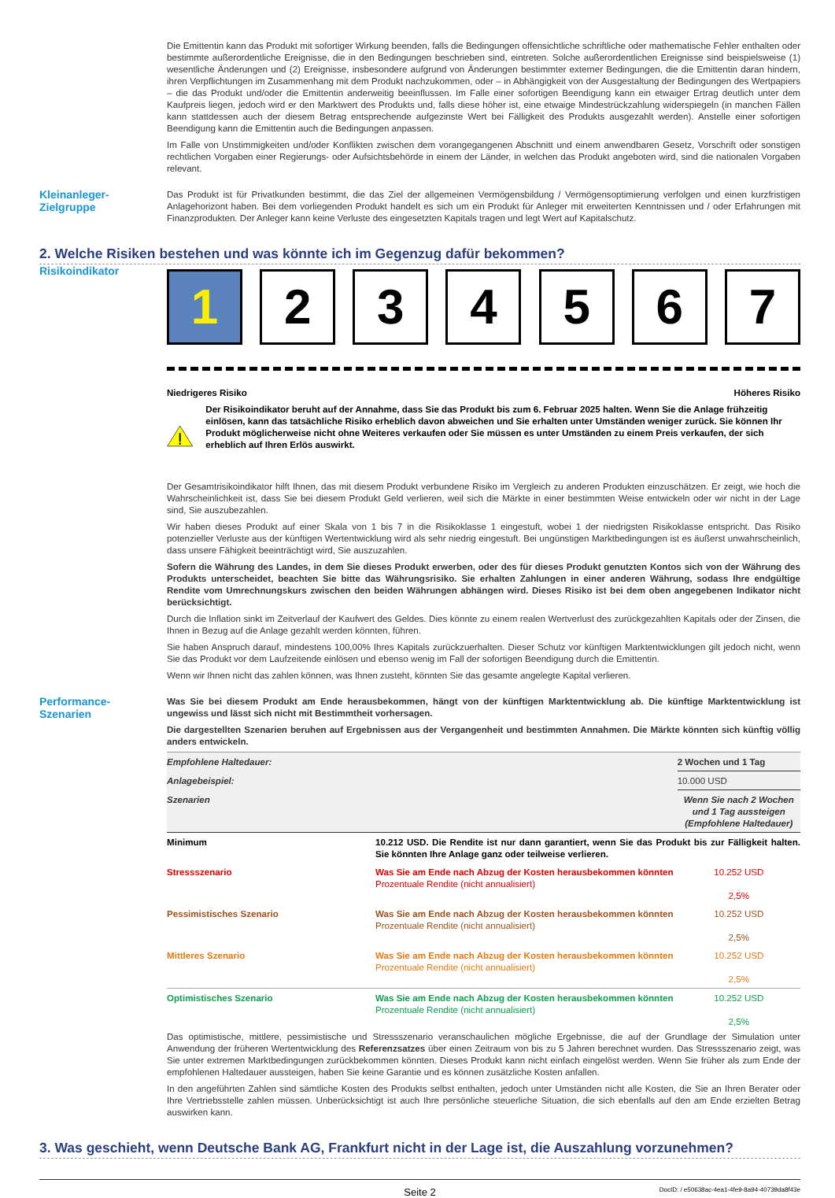Die Emittentin kann das Produkt mit sofortiger Wirkung beenden, falls die Bedingungen offensichtliche schriftliche oder mathematische Fehler enthalten oder bestimmte außerordentliche Ereignisse, die in den Bedingungen beschrieben sind, eintreten. Solche außerordentlichen Ereignisse sind beispielsweise (1) wesentliche Änderungen und (2) Ereignisse, insbesondere aufgrund von Änderungen bestimmter externer Bedingungen, die die Emittentin daran hindern, ihren Verpflichtungen im Zusammenhang mit dem Produkt nachzukommen, oder – in Abhängigkeit von der Ausgestaltung der Bedingungen des Wertpapiers – die das Produkt und/oder die Emittentin anderweitig beeinflussen. Im Falle einer sofortigen Beendigung kann ein etwaiger Ertrag deutlich unter dem Kaufpreis liegen, jedoch wird er den Marktwert des Produkts und, falls diese höher ist, eine etwaige Mindestrückzahlung widerspiegeln (in manchen Fällen kann stattdessen auch der diesem Betrag entsprechende aufgezinste Wert bei Fälligkeit des Produkts ausgezahlt werden). Anstelle einer sofortigen Beendigung kann die Emittentin auch die Bedingungen anpassen.
Im Falle von Unstimmigkeiten und/oder Konflikten zwischen dem vorangegangenen Abschnitt und einem anwendbaren Gesetz, Vorschrift oder sonstigen rechtlichen Vorgaben einer Regierungs- oder Aufsichtsbehörde in einem der Länder, in welchen das Produkt angeboten wird, sind die nationalen Vorgaben relevant.
Kleinanleger-
Zielgruppe
Das Produkt ist für Privatkunden bestimmt, die das Ziel der allgemeinen Vermögensbildung / Vermögensoptimierung verfolgen und einen kurzfristigen Anlagehorizont haben. Bei dem vorliegenden Produkt handelt es sich um ein Produkt für Anleger mit erweiterten Kenntnissen und / oder Erfahrungen mit Finanzprodukten. Der Anleger kann keine Verluste des eingesetzten Kapitals tragen und legt Wert auf Kapitalschutz.
2. Welche Risiken bestehen und was könnte ich im Gegenzug dafür bekommen?
Risikoindikator
1 2 3 4 5 6 7
Niedrigeres Risiko Höheres Risiko
Der Risikoindikator beruht auf der Annahme, dass Sie das Produkt bis zum 6. Februar 2025 halten. Wenn Sie die Anlage frühzeitig einlösen, kann das tatsächliche Risiko erheblich davon abweichen und Sie erhalten unter Umständen weniger zurück. Sie können Ihr Produkt möglicherweise nicht ohne Weiteres verkaufen oder Sie müssen es unter Umständen zu einem Preis verkaufen, der sich erheblich auf Ihren Erlös auswirkt.
Der Gesamtrisikoindikator hilft Ihnen, das mit diesem Produkt verbundene Risiko im Vergleich zu anderen Produkten einzuschätzen. Er zeigt, wie hoch die Wahrscheinlichkeit ist, dass Sie bei diesem Produkt Geld verlieren, weil sich die Märkte in einer bestimmten Weise entwickeln oder wir nicht in der Lage sind, Sie auszubezahlen.
Wir haben dieses Produkt auf einer Skala von 1 bis 7 in die Risikoklasse 1 eingestuft, wobei 1 der niedrigsten Risikoklasse entspricht. Das Risiko potenzieller Verluste aus der künftigen Wertentwicklung wird als sehr niedrig eingestuft. Bei ungünstigen Marktbedingungen ist es äußerst unwahrscheinlich, dass unsere Fähigkeit beeinträchtigt wird, Sie auszuzahlen.
Sofern die Währung des Landes, in dem Sie dieses Produkt erwerben, oder des für dieses Produkt genutzten Kontos sich von der Währung des Produkts unterscheidet, beachten Sie bitte das Währungsrisiko. Sie erhalten Zahlungen in einer anderen Währung, sodass Ihre endgültige Rendite vom Umrechnungskurs zwischen den beiden Währungen abhängen wird. Dieses Risiko ist bei dem oben angegebenen Indikator nicht berücksichtigt.
Durch die Inflation sinkt im Zeitverlauf der Kaufwert des Geldes. Dies könnte zu einem realen Wertverlust des zurückgezahlten Kapitals oder der Zinsen, die Ihnen in Bezug auf die Anlage gezahlt werden könnten, führen.
Sie haben Anspruch darauf, mindestens 100,00% Ihres Kapitals zurückzuerhalten. Dieser Schutz vor künftigen Marktentwicklungen gilt jedoch nicht, wenn Sie das Produkt vor dem Laufzeitende einlösen und ebenso wenig im Fall der sofortigen Beendigung durch die Emittentin.
Wenn wir Ihnen nicht das zahlen können, was Ihnen zusteht, könnten Sie das gesamte angelegte Kapital verlieren.
Performance-
Szenarien
Was Sie bei diesem Produkt am Ende herausbekommen, hängt von der künftigen Marktentwicklung ab. Die künftige Marktentwicklung ist ungewiss und lässt sich nicht mit Bestimmtheit vorhersagen.
Die dargestellten Szenarien beruhen auf Ergebnissen aus der Vergangenheit und bestimmten Annahmen. Die Märkte könnten sich künftig völlig anders entwickeln.
| Empfohlene Haltedauer: | | 2 Wochen und 1 Tag |
| Anlagebeispiel: | | 10.000 USD |
| Szenarien | | Wenn Sie nach 2 Wochen und 1 Tag aussteigen (Empfohlene Haltedauer) |
| Minimum | 10.212 USD. Die Rendite ist nur dann garantiert, wenn Sie das Produkt bis zur Fälligkeit halten. Sie könnten Ihre Anlage ganz oder teilweise verlieren. | |
| Stressszenario | Was Sie am Ende nach Abzug der Kosten herausbekommen könnten Prozentuale Rendite (nicht annualisiert) | 10.252 USD 2,5% |
| Pessimistisches Szenario | Was Sie am Ende nach Abzug der Kosten herausbekommen könnten Prozentuale Rendite (nicht annualisiert) | 10.252 USD 2,5% |
| Mittleres Szenario | Was Sie am Ende nach Abzug der Kosten herausbekommen könnten Prozentuale Rendite (nicht annualisiert) | 10.252 USD 2,5% |
| Optimistisches Szenario | Was Sie am Ende nach Abzug der Kosten herausbekommen könnten Prozentuale Rendite (nicht annualisiert) | 10.252 USD 2,5% |
Das optimistische, mittlere, pessimistische und Stressszenario veranschaulichen mögliche Ergebnisse, die auf der Grundlage der Simulation unter Anwendung der früheren Wertentwicklung des Referenzsatzes über einen Zeitraum von bis zu 5 Jahren berechnet wurden. Das Stressszenario zeigt, was Sie unter extremen Marktbedingungen zurückbekommen könnten. Dieses Produkt kann nicht einfach eingelöst werden. Wenn Sie früher als zum Ende der empfohlenen Haltedauer aussteigen, haben Sie keine Garantie und es können zusätzliche Kosten anfallen.
In den angeführten Zahlen sind sämtliche Kosten des Produkts selbst enthalten, jedoch unter Umständen nicht alle Kosten, die Sie an Ihren Berater oder Ihre Vertriebsstelle zahlen müssen. Unberücksichtigt ist auch Ihre persönliche steuerliche Situation, die sich ebenfalls auf den am Ende erzielten Betrag auswirken kann.
3. Was geschieht, wenn Deutsche Bank AG, Frankfurt nicht in der Lage ist, die Auszahlung vorzunehmen?
Seite 2 DocID: / e50638ac-4ea1-4fe9-8a94-40739da8f43e